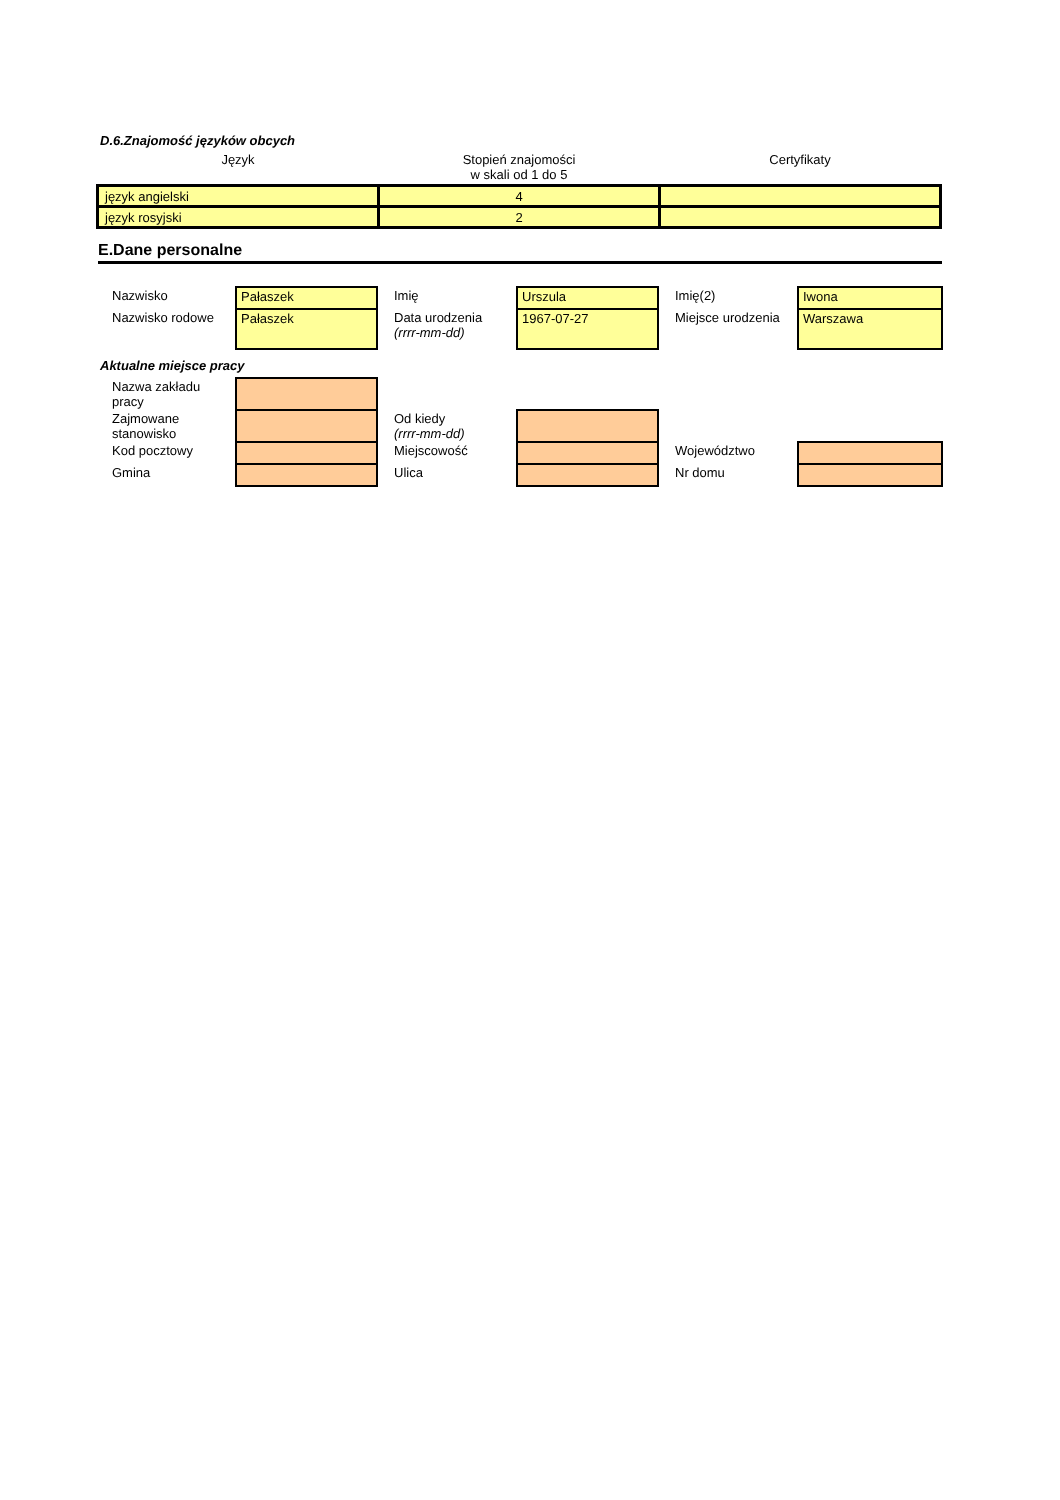D.6.Znajomość języków obcych
| Język | Stopień znajomości w skali od 1 do 5 | Certyfikaty |
| --- | --- | --- |
| język angielski | 4 | |
| język rosyjski | 2 | |
E.Dane personalne
| Nazwisko | Pałaszek | Imię | Urszula | Imię(2) | Iwona |
| Nazwisko rodowe | Pałaszek | Data urodzenia (rrrr-mm-dd) | 1967-07-27 | Miejsce urodzenia | Warszawa |
| Aktualne miejsce pracy | | | | | |
| Nazwa zakładu pracy | | | | | |
| Zajmowane stanowisko | | Od kiedy (rrrr-mm-dd) | | | |
| Kod pocztowy | | Miejscowość | | Województwo | |
| Gmina | | Ulica | | Nr domu | |